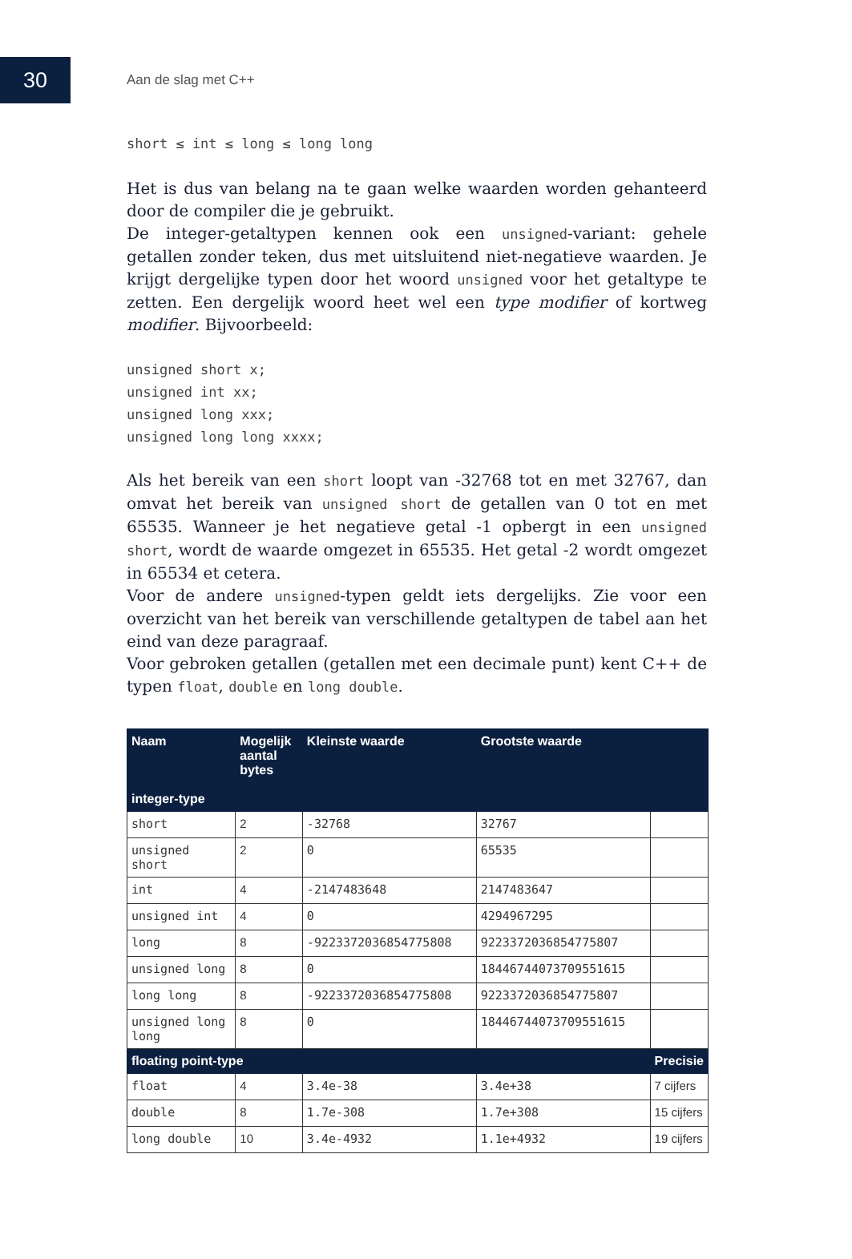30
Aan de slag met C++
short ≤ int ≤ long ≤ long long
Het is dus van belang na te gaan welke waarden worden gehanteerd door de compiler die je gebruikt.
De integer-getaltypen kennen ook een unsigned-variant: gehele getallen zonder teken, dus met uitsluitend niet-negatieve waarden. Je krijgt dergelijke typen door het woord unsigned voor het getaltype te zetten. Een dergelijk woord heet wel een type modifier of kortweg modifier. Bijvoorbeeld:
unsigned short x;
unsigned int xx;
unsigned long xxx;
unsigned long long xxxx;
Als het bereik van een short loopt van -32768 tot en met 32767, dan omvat het bereik van unsigned short de getallen van 0 tot en met 65535. Wanneer je het negatieve getal -1 opbergt in een unsigned short, wordt de waarde omgezet in 65535. Het getal -2 wordt omgezet in 65534 et cetera.
Voor de andere unsigned-typen geldt iets dergelijks. Zie voor een overzicht van het bereik van verschillende getaltypen de tabel aan het eind van deze paragraaf.
Voor gebroken getallen (getallen met een decimale punt) kent C++ de typen float, double en long double.
| Naam integer-type | Mogelijk aantal bytes | Kleinste waarde | Grootste waarde | |
| --- | --- | --- | --- | --- |
| short | 2 | -32768 | 32767 | |
| unsigned short | 2 | 0 | 65535 | |
| int | 4 | -2147483648 | 2147483647 | |
| unsigned int | 4 | 0 | 4294967295 | |
| long | 8 | -9223372036854775808 | 9223372036854775807 | |
| unsigned long | 8 | 0 | 18446744073709551615 | |
| long long | 8 | -9223372036854775808 | 9223372036854775807 | |
| unsigned long long | 8 | 0 | 18446744073709551615 | |
| floating point-type | | | | Precisie |
| float | 4 | 3.4e-38 | 3.4e+38 | 7 cijfers |
| double | 8 | 1.7e-308 | 1.7e+308 | 15 cijfers |
| long double | 10 | 3.4e-4932 | 1.1e+4932 | 19 cijfers |